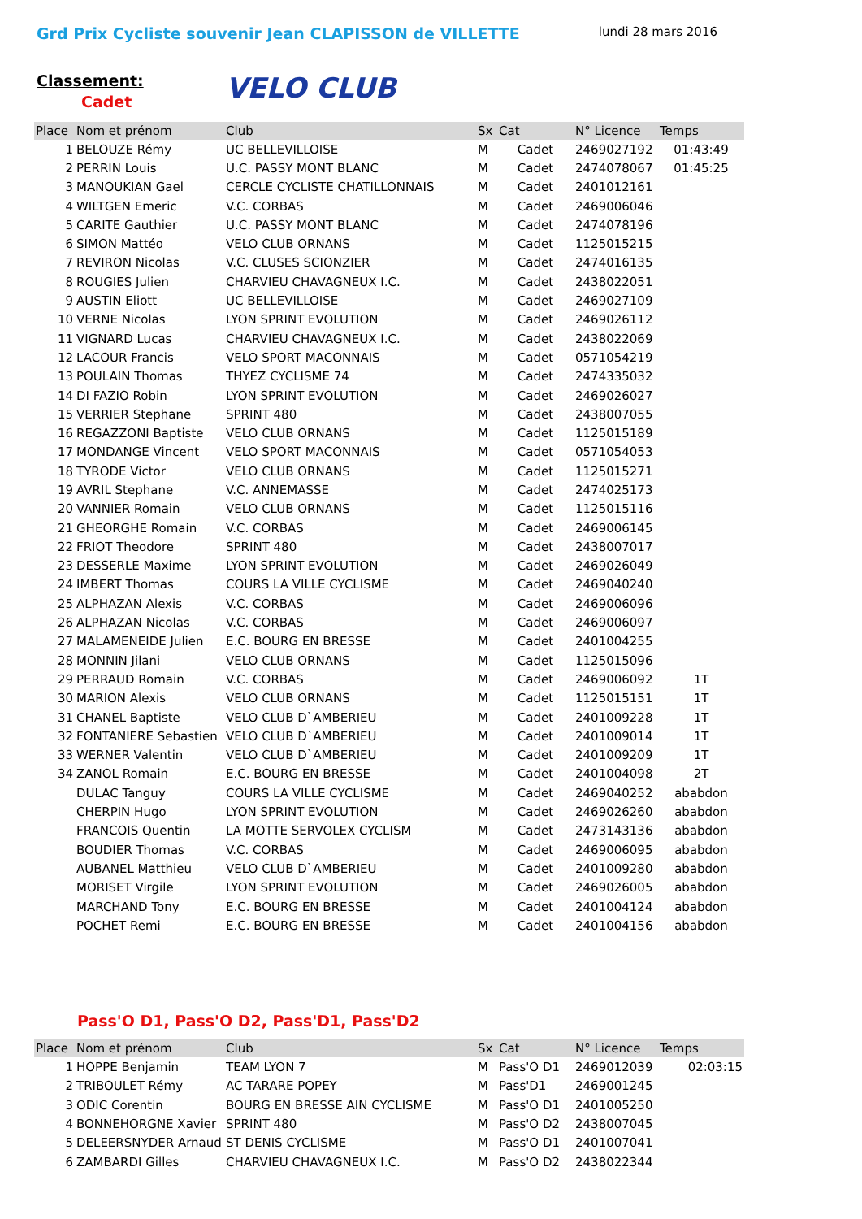Grd Prix Cycliste souvenir Jean CLAPISSON de VILLETTE
lundi 28 mars 2016
VELO CLUB
Classement:
Cadet
| Place | Nom et prénom | Club | Sx | Cat | N° Licence | Temps |
| --- | --- | --- | --- | --- | --- | --- |
| 1 | BELOUZE Rémy | UC BELLEVILLOISE | M | Cadet | 2469027192 | 01:43:49 |
| 2 | PERRIN Louis | U.C. PASSY MONT BLANC | M | Cadet | 2474078067 | 01:45:25 |
| 3 | MANOUKIAN Gael | CERCLE CYCLISTE CHATILLONNAIS | M | Cadet | 2401012161 | |
| 4 | WILTGEN Emeric | V.C. CORBAS | M | Cadet | 2469006046 | |
| 5 | CARITE Gauthier | U.C. PASSY MONT BLANC | M | Cadet | 2474078196 | |
| 6 | SIMON Mattéo | VELO CLUB ORNANS | M | Cadet | 1125015215 | |
| 7 | REVIRON Nicolas | V.C. CLUSES SCIONZIER | M | Cadet | 2474016135 | |
| 8 | ROUGIES Julien | CHARVIEU CHAVAGNEUX I.C. | M | Cadet | 2438022051 | |
| 9 | AUSTIN Eliott | UC BELLEVILLOISE | M | Cadet | 2469027109 | |
| 10 | VERNE Nicolas | LYON SPRINT EVOLUTION | M | Cadet | 2469026112 | |
| 11 | VIGNARD Lucas | CHARVIEU CHAVAGNEUX I.C. | M | Cadet | 2438022069 | |
| 12 | LACOUR Francis | VELO SPORT MACONNAIS | M | Cadet | 0571054219 | |
| 13 | POULAIN Thomas | THYEZ CYCLISME 74 | M | Cadet | 2474335032 | |
| 14 | DI FAZIO Robin | LYON SPRINT EVOLUTION | M | Cadet | 2469026027 | |
| 15 | VERRIER Stephane | SPRINT 480 | M | Cadet | 2438007055 | |
| 16 | REGAZZONI Baptiste | VELO CLUB ORNANS | M | Cadet | 1125015189 | |
| 17 | MONDANGE Vincent | VELO SPORT MACONNAIS | M | Cadet | 0571054053 | |
| 18 | TYRODE Victor | VELO CLUB ORNANS | M | Cadet | 1125015271 | |
| 19 | AVRIL Stephane | V.C. ANNEMASSE | M | Cadet | 2474025173 | |
| 20 | VANNIER Romain | VELO CLUB ORNANS | M | Cadet | 1125015116 | |
| 21 | GHEORGHE Romain | V.C. CORBAS | M | Cadet | 2469006145 | |
| 22 | FRIOT Theodore | SPRINT 480 | M | Cadet | 2438007017 | |
| 23 | DESSERLE Maxime | LYON SPRINT EVOLUTION | M | Cadet | 2469026049 | |
| 24 | IMBERT Thomas | COURS LA VILLE CYCLISME | M | Cadet | 2469040240 | |
| 25 | ALPHAZAN Alexis | V.C. CORBAS | M | Cadet | 2469006096 | |
| 26 | ALPHAZAN Nicolas | V.C. CORBAS | M | Cadet | 2469006097 | |
| 27 | MALAMENEIDE Julien | E.C. BOURG EN BRESSE | M | Cadet | 2401004255 | |
| 28 | MONNIN Jilani | VELO CLUB ORNANS | M | Cadet | 1125015096 | |
| 29 | PERRAUD Romain | V.C. CORBAS | M | Cadet | 2469006092 | 1T |
| 30 | MARION Alexis | VELO CLUB ORNANS | M | Cadet | 1125015151 | 1T |
| 31 | CHANEL Baptiste | VELO CLUB D`AMBERIEU | M | Cadet | 2401009228 | 1T |
| 32 | FONTANIERE Sebastien | VELO CLUB D`AMBERIEU | M | Cadet | 2401009014 | 1T |
| 33 | WERNER Valentin | VELO CLUB D`AMBERIEU | M | Cadet | 2401009209 | 1T |
| 34 | ZANOL Romain | E.C. BOURG EN BRESSE | M | Cadet | 2401004098 | 2T |
| | DULAC Tanguy | COURS LA VILLE CYCLISME | M | Cadet | 2469040252 | ababdon |
| | CHERPIN Hugo | LYON SPRINT EVOLUTION | M | Cadet | 2469026260 | ababdon |
| | FRANCOIS Quentin | LA MOTTE SERVOLEX CYCLISM | M | Cadet | 2473143136 | ababdon |
| | BOUDIER Thomas | V.C. CORBAS | M | Cadet | 2469006095 | ababdon |
| | AUBANEL Matthieu | VELO CLUB D`AMBERIEU | M | Cadet | 2401009280 | ababdon |
| | MORISET Virgile | LYON SPRINT EVOLUTION | M | Cadet | 2469026005 | ababdon |
| | MARCHAND Tony | E.C. BOURG EN BRESSE | M | Cadet | 2401004124 | ababdon |
| | POCHET Remi | E.C. BOURG EN BRESSE | M | Cadet | 2401004156 | ababdon |
Pass'O D1, Pass'O D2, Pass'D1, Pass'D2
| Place | Nom et prénom | Club | Sx | Cat | N° Licence | Temps |
| --- | --- | --- | --- | --- | --- | --- |
| 1 | HOPPE Benjamin | TEAM LYON 7 | M | Pass'O D1 | 2469012039 | 02:03:15 |
| 2 | TRIBOULET Rémy | AC TARARE POPEY | M | Pass'D1 | 2469001245 | |
| 3 | ODIC Corentin | BOURG EN BRESSE AIN CYCLISME | M | Pass'O D1 | 2401005250 | |
| 4 | BONNEHORGNE Xavier | SPRINT 480 | M | Pass'O D2 | 2438007045 | |
| 5 | DELEERSNYDER Arnaud | ST DENIS CYCLISME | M | Pass'O D1 | 2401007041 | |
| 6 | ZAMBARDI Gilles | CHARVIEU CHAVAGNEUX I.C. | M | Pass'O D2 | 2438022344 | |